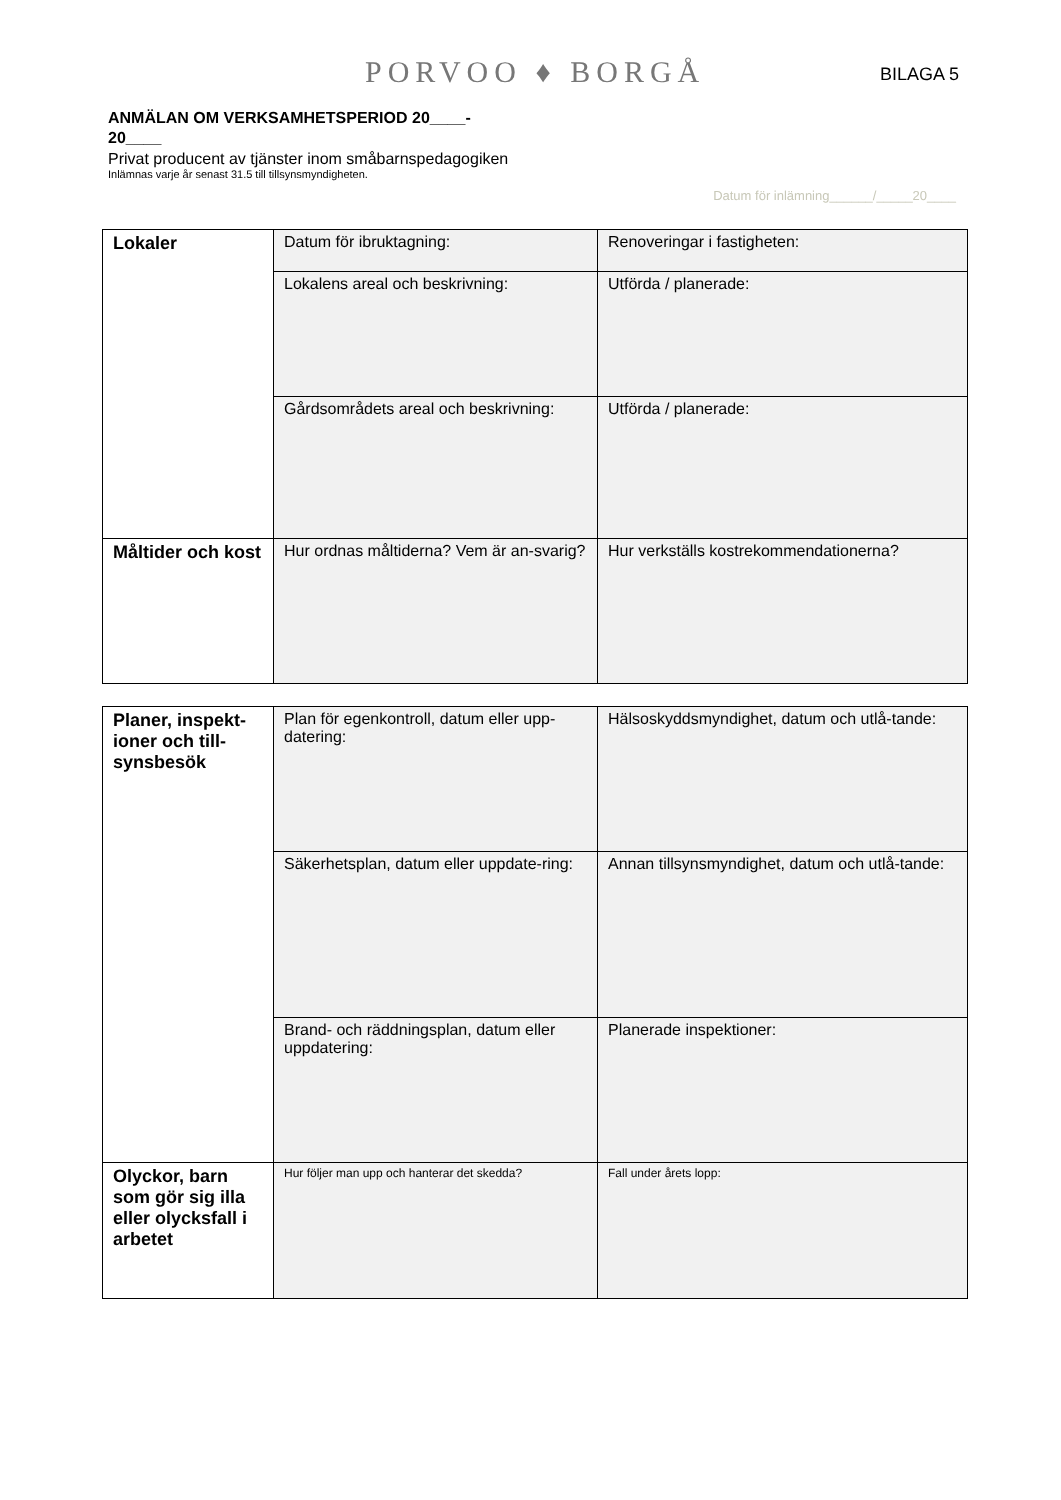PORVOO ♦ BORGÅ BILAGA 5
ANMÄLAN OM VERKSAMHETSPERIOD 20____- 20____
Privat producent av tjänster inom småbarnspedagogiken
Inlämnas varje år senast 31.5 till tillsynsmyndigheten.
Datum för inlämning______/_____20____
| Lokaler | Datum för ibruktagning: | Renoveringar i fastigheten: |
| | Lokalens areal och beskrivning: | Utförda / planerade: |
| | Gårdsområdets areal och beskrivning: | Utförda / planerade: |
| Måltider och kost | Hur ordnas måltiderna? Vem är an-svarig? | Hur verkställs kostrekommendationerna? |
| Planer, inspekt-ioner och till-synsbesök | Plan för egenkontroll, datum eller upp-datering: | Hälsoskyddsmyndighet, datum och utlå-tande: |
| | Säkerhetsplan, datum eller uppdate-ring: | Annan tillsynsmyndighet, datum och utlå-tande: |
| | Brand- och räddningsplan, datum eller uppdatering: | Planerade inspektioner: |
| Olyckor, barn som gör sig illa eller olycksfall i arbetet | Hur följer man upp och hanterar det skedda? | Fall under årets lopp: |